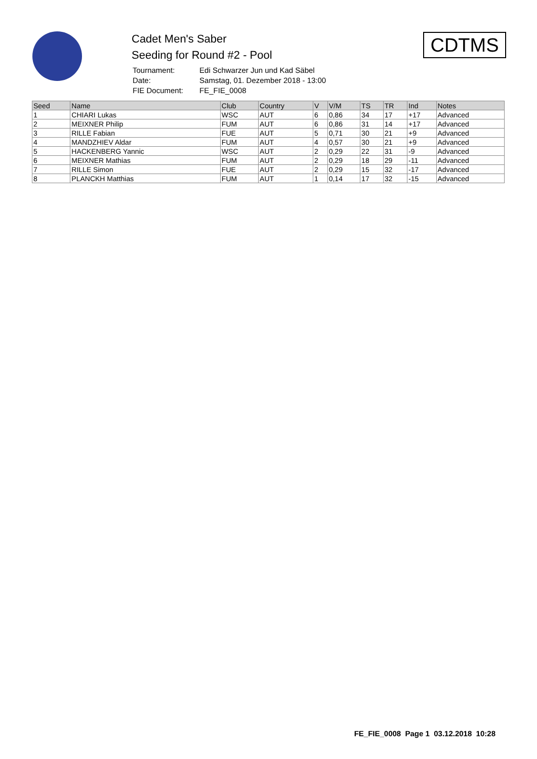Cadet Men's Saber
Seeding for Round #2 - Pool
| Tournament: | Edi Schwarzer Jun und Kad Säbel |
| Date: | Samstag, 01. Dezember 2018 - 13:00 |
| FIE Document: | FE_FIE_0008 |
CDTMS
| Seed | Name | Club | Country | V | V/M | TS | TR | Ind | Notes |
| --- | --- | --- | --- | --- | --- | --- | --- | --- | --- |
| 1 | CHIARI Lukas | WSC | AUT | 6 | 0,86 | 34 | 17 | +17 | Advanced |
| 2 | MEIXNER Philip | FUM | AUT | 6 | 0,86 | 31 | 14 | +17 | Advanced |
| 3 | RILLE Fabian | FUE | AUT | 5 | 0,71 | 30 | 21 | +9 | Advanced |
| 4 | MANDZHIEV Aldar | FUM | AUT | 4 | 0,57 | 30 | 21 | +9 | Advanced |
| 5 | HACKENBERG Yannic | WSC | AUT | 2 | 0,29 | 22 | 31 | -9 | Advanced |
| 6 | MEIXNER Mathias | FUM | AUT | 2 | 0,29 | 18 | 29 | -11 | Advanced |
| 7 | RILLE Simon | FUE | AUT | 2 | 0,29 | 15 | 32 | -17 | Advanced |
| 8 | PLANCKH Matthias | FUM | AUT | 1 | 0,14 | 17 | 32 | -15 | Advanced |
FE_FIE_0008 Page 1 03.12.2018 10:28